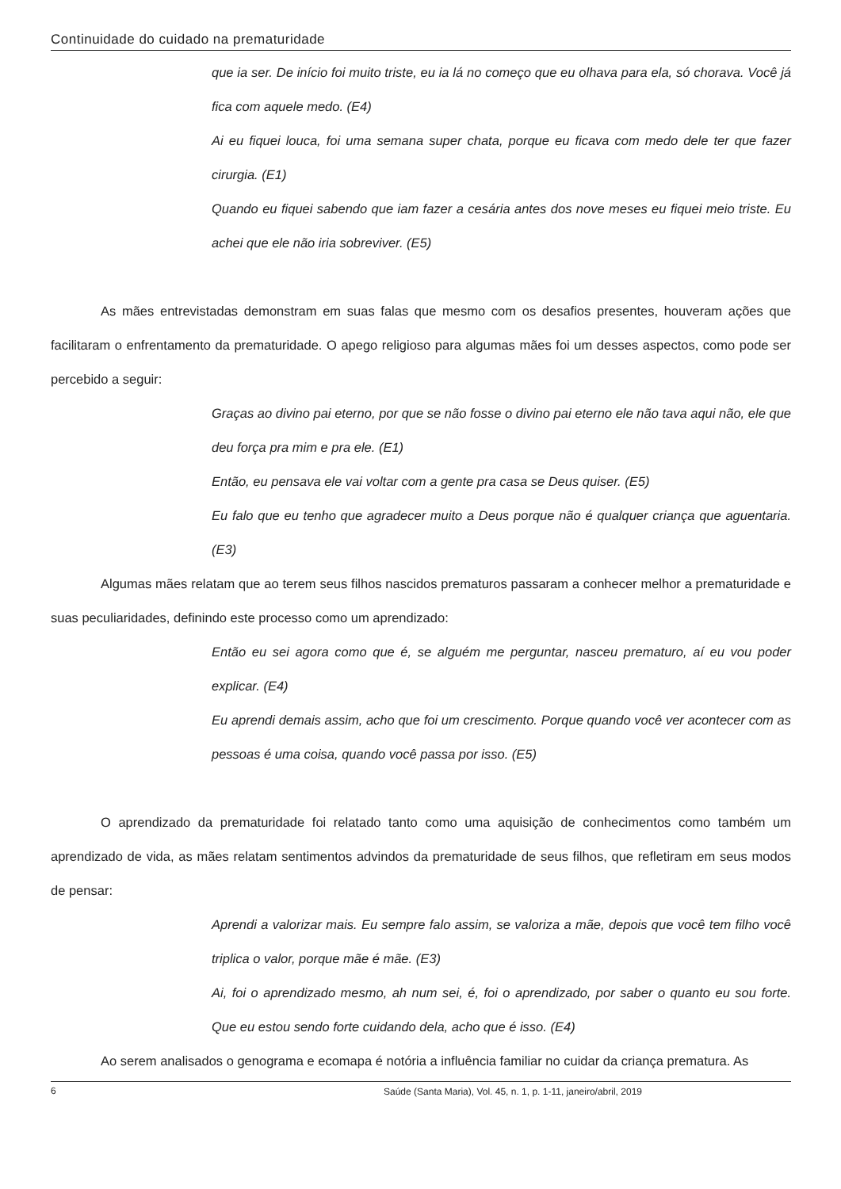Continuidade do cuidado na prematuridade
que ia ser. De início foi muito triste, eu ia lá no começo que eu olhava para ela, só chorava. Você já fica com aquele medo. (E4)
Ai eu fiquei louca, foi uma semana super chata, porque eu ficava com medo dele ter que fazer cirurgia. (E1)
Quando eu fiquei sabendo que iam fazer a cesária antes dos nove meses eu fiquei meio triste. Eu achei que ele não iria sobreviver. (E5)
As mães entrevistadas demonstram em suas falas que mesmo com os desafios presentes, houveram ações que facilitaram o enfrentamento da prematuridade. O apego religioso para algumas mães foi um desses aspectos, como pode ser percebido a seguir:
Graças ao divino pai eterno, por que se não fosse o divino pai eterno ele não tava aqui não, ele que deu força pra mim e pra ele. (E1)
Então, eu pensava ele vai voltar com a gente pra casa se Deus quiser. (E5)
Eu falo que eu tenho que agradecer muito a Deus porque não é qualquer criança que aguentaria. (E3)
Algumas mães relatam que ao terem seus filhos nascidos prematuros passaram a conhecer melhor a prematuridade e suas peculiaridades, definindo este processo como um aprendizado:
Então eu sei agora como que é, se alguém me perguntar, nasceu prematuro, aí eu vou poder explicar. (E4)
Eu aprendi demais assim, acho que foi um crescimento. Porque quando você ver acontecer com as pessoas é uma coisa, quando você passa por isso. (E5)
O aprendizado da prematuridade foi relatado tanto como uma aquisição de conhecimentos como também um aprendizado de vida, as mães relatam sentimentos advindos da prematuridade de seus filhos, que refletiram em seus modos de pensar:
Aprendi a valorizar mais. Eu sempre falo assim, se valoriza a mãe, depois que você tem filho você triplica o valor, porque mãe é mãe. (E3)
Ai, foi o aprendizado mesmo, ah num sei, é, foi o aprendizado, por saber o quanto eu sou forte. Que eu estou sendo forte cuidando dela, acho que é isso. (E4)
Ao serem analisados o genograma e ecomapa é notória a influência familiar no cuidar da criança prematura. As
6 Saúde (Santa Maria), Vol. 45, n. 1, p. 1-11, janeiro/abril, 2019